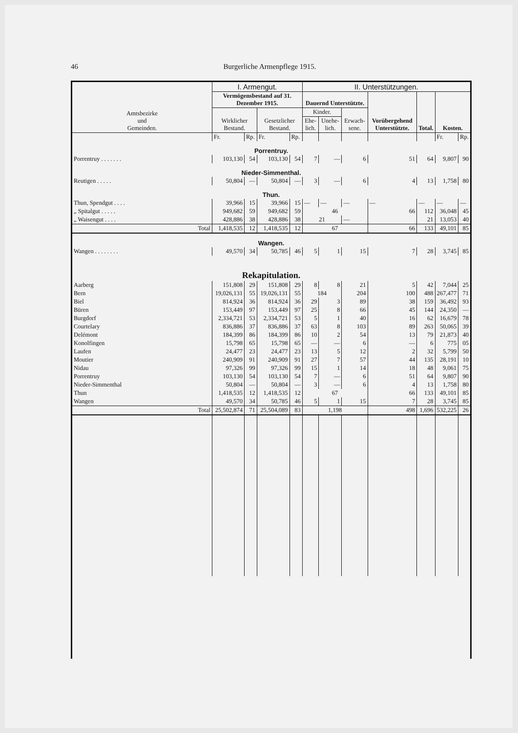46 Burgerliche Armenpflege 1915.
| Amtsbezirke und Gemeinden. | I. Armengut. | | | | II. Unterstützungen. | | | | | | |
| --- | --- | --- | --- | --- | --- | --- | --- | --- | --- | --- | --- |
| | Vermögensbestand auf 31. Dezember 1915. | | | | Dauernd Unterstützte. | | | Vorübergehend Unterstützte. | Total. | Kosten. | |
| | Wirklicher Bestand. | | Gesetzlicher Bestand. | | Kinder. | | Erwach-sene. | | | | |
| | | | | | Ehe-lich. | Unehe-lich. | | | | | |
| | Fr. | Rp. | Fr. | Rp. | | | | | | Fr. | Rp. |
| Porrentruy. | | | | | | | | | | | |
| Porrentruy . . . . . . . | 103,130 | 54 | 103,130 | 54 | 7 | — | 6 | 51 | 64 | 9,807 | 90 |
| Nieder-Simmenthal. | | | | | | | | | | | |
| Reutigen . . . . . | 50,804 | — | 50,804 | — | 3 | — | 6 | 4 | 13 | 1,758 | 80 |
| Thun. | | | | | | | | | | | |
| Thun, Spendgut . . . . | 39,966 | 15 | 39,966 | 15 | — | — | — | — | — | — | — |
| „ Spitalgut . . . . . | 949,682 | 59 | 949,682 | 59 | 46 | | | 66 | 112 | 36,048 | 45 |
| „ Waisengut . . . . | 428,886 | 38 | 428,886 | 38 | 21 | | — | | 21 | 13,053 | 40 |
| Total | 1,418,535 | 12 | 1,418,535 | 12 | 67 | | | 66 | 133 | 49,101 | 85 |
| Wangen. | | | | | | | | | | | |
| Wangen . . . . . . . . | 49,570 | 34 | 50,785 | 46 | 5 | 1 | 15 | 7 | 28 | 3,745 | 85 |
| Rekapitulation. | | | | | | | | | | | |
| Aarberg | 151,808 | 29 | 151,808 | 29 | 8 | 8 | 21 | 5 | 42 | 7,044 | 25 |
| Bern | 19,026,131 | 55 | 19,026,131 | 55 | 184 | | 204 | 100 | 488 | 267,477 | 71 |
| Biel | 814,924 | 36 | 814,924 | 36 | 29 | 3 | 89 | 38 | 159 | 36,492 | 93 |
| Büren | 153,449 | 97 | 153,449 | 97 | 25 | 8 | 66 | 45 | 144 | 24,350 | — |
| Burgdorf | 2,334,721 | 53 | 2,334,721 | 53 | 5 | 1 | 40 | 16 | 62 | 16,679 | 78 |
| Courtelary | 836,886 | 37 | 836,886 | 37 | 63 | 8 | 103 | 89 | 263 | 50,065 | 39 |
| Delémont | 184,399 | 86 | 184,399 | 86 | 10 | 2 | 54 | 13 | 79 | 21,873 | 40 |
| Konolfingen | 15,798 | 65 | 15,798 | 65 | — | — | 6 | — | 6 | 775 | 05 |
| Laufen | 24,477 | 23 | 24,477 | 23 | 13 | 5 | 12 | 2 | 32 | 5,799 | 50 |
| Moutier | 240,909 | 91 | 240,909 | 91 | 27 | 7 | 57 | 44 | 135 | 28,191 | 10 |
| Nidau | 97,326 | 99 | 97,326 | 99 | 15 | 1 | 14 | 18 | 48 | 9,061 | 75 |
| Porrentruy | 103,130 | 54 | 103,130 | 54 | 7 | — | 6 | 51 | 64 | 9,807 | 90 |
| Nieder-Simmenthal | 50,804 | — | 50,804 | — | 3 | — | 6 | 4 | 13 | 1,758 | 80 |
| Thun | 1,418,535 | 12 | 1,418,535 | 12 | 67 | | | 66 | 133 | 49,101 | 85 |
| Wangen | 49,570 | 34 | 50,785 | 46 | 5 | 1 | 15 | 7 | 28 | 3,745 | 85 |
| Total | 25,502,874 | 71 | 25,504,089 | 83 | 1,198 | | | 498 | 1,696 | 532,225 | 26 |